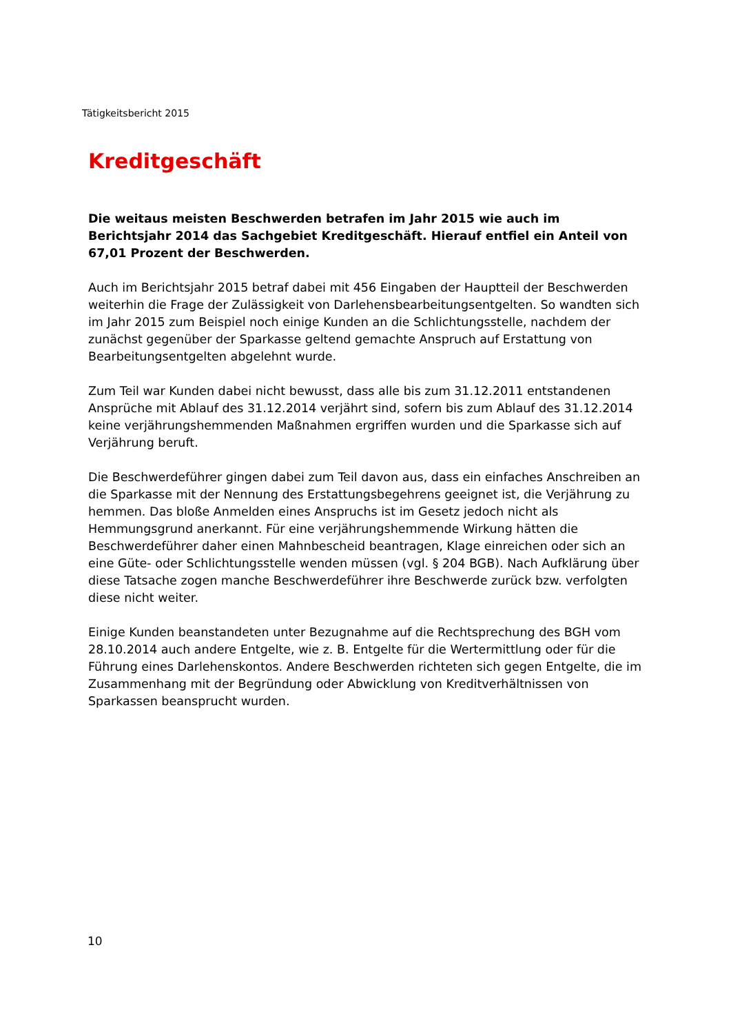Tätigkeitsbericht 2015
Kreditgeschäft
Die weitaus meisten Beschwerden betrafen im Jahr 2015 wie auch im Berichtsjahr 2014 das Sachgebiet Kreditgeschäft. Hierauf entfiel ein Anteil von 67,01 Prozent der Beschwerden.
Auch im Berichtsjahr 2015 betraf dabei mit 456 Eingaben der Hauptteil der Beschwerden weiterhin die Frage der Zulässigkeit von Darlehensbearbeitungsentgelten. So wandten sich im Jahr 2015 zum Beispiel noch einige Kunden an die Schlichtungsstelle, nachdem der zunächst gegenüber der Sparkasse geltend gemachte Anspruch auf Erstattung von Bearbeitungsentgelten abgelehnt wurde.
Zum Teil war Kunden dabei nicht bewusst, dass alle bis zum 31.12.2011 entstandenen Ansprüche mit Ablauf des 31.12.2014 verjährt sind, sofern bis zum Ablauf des 31.12.2014 keine verjährungshemmenden Maßnahmen ergriffen wurden und die Sparkasse sich auf Verjährung beruft.
Die Beschwerdeführer gingen dabei zum Teil davon aus, dass ein einfaches Anschreiben an die Sparkasse mit der Nennung des Erstattungsbegehrens geeignet ist, die Verjährung zu hemmen. Das bloße Anmelden eines Anspruchs ist im Gesetz jedoch nicht als Hemmungsgrund anerkannt. Für eine verjährungshemmende Wirkung hätten die Beschwerdeführer daher einen Mahnbescheid beantragen, Klage einreichen oder sich an eine Güte- oder Schlichtungsstelle wenden müssen (vgl. § 204 BGB). Nach Aufklärung über diese Tatsache zogen manche Beschwerdeführer ihre Beschwerde zurück bzw. verfolgten diese nicht weiter.
Einige Kunden beanstandeten unter Bezugnahme auf die Rechtsprechung des BGH vom 28.10.2014 auch andere Entgelte, wie z. B. Entgelte für die Wertermittlung oder für die Führung eines Darlehenskontos. Andere Beschwerden richteten sich gegen Entgelte, die im Zusammenhang mit der Begründung oder Abwicklung von Kreditverhältnissen von Sparkassen beansprucht wurden.
10